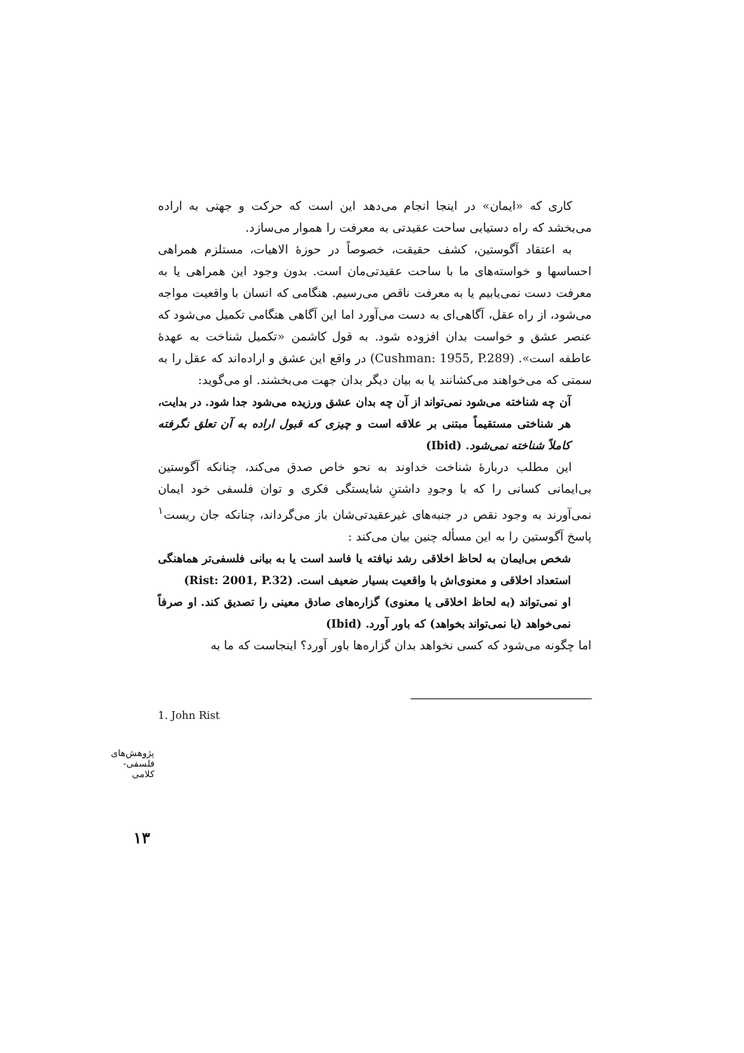کاری که «ایمان» در اینجا انجام می‌دهد این است که حرکت و جهتی به اراده می‌بخشد که راه دستیابی ساحت عقیدتی به معرفت را هموار می‌سازد.
به اعتقاد آگوستین، کشف حقیقت، خصوصاً در حوزهٔ الاهیات، مستلزم همراهی احساسها و خواسته‌های ما با ساحت عقیدتی‌مان است. بدون وجود این همراهی یا به معرفت دست نمی‌یابیم یا به معرفت ناقص می‌رسیم. هنگامی که انسان با واقعیت مواجه می‌شود، از راه عقل، آگاهی‌ای به دست می‌آورد اما این آگاهی هنگامی تکمیل می‌شود که عنصر عشق و خواست بدان افزوده شود. به قول کاشمن «تکمیل شناخت به عهدهٔ عاطفه است». (Cushman: 1955, P.289) در واقع این عشق و اراده‌اند که عقل را به سمتی که می‌خواهند می‌کشانند یا به بیان دیگر بدان جهت می‌بخشند. او می‌گوید:
آن چه شناخته می‌شود نمی‌تواند از آن چه بدان عشق ورزیده می‌شود جدا شود. در بدایت، هر شناختی مستقیماً مبتنی بر علاقه است و چیزی که قبول اراده به آن تعلق نگرفته کاملاً شناخته نمی‌شود. (Ibid)
این مطلب دربارهٔ شناخت خداوند به نحو خاص صدق می‌کند، چنانکه آگوستین بی‌ایمانی کسانی را که با وجودِ داشتنِ شایستگی فکری و توان فلسفی خود ایمان نمی‌آورند به وجود نقص در جنبه‌های غیرعقیدتی‌شان باز می‌گرداند، چنانکه جان ریست<sup>۱</sup> پاسخ آگوستین را به این مسأله چنین بیان می‌کند :
شخص بی‌ایمان به لحاظ اخلاقی رشد نیافته یا فاسد است یا به بیانی فلسفی‌تر هماهنگی استعداد اخلاقی و معنوی‌اش با واقعیت بسیار ضعیف است. (Rist: 2001, P.32)
او نمی‌تواند (به لحاظ اخلاقی یا معنوی) گزاره‌های صادق معینی را تصدیق کند. او صرفاً نمی‌خواهد (یا نمی‌تواند بخواهد) که باور آورد. (Ibid)
اما چگونه می‌شود که کسی نخواهد بدان گزاره‌ها باور آورد؟ اینجاست که ما به
1. John Rist
پژوهش‌های فلسفی-کلامی
۱۳